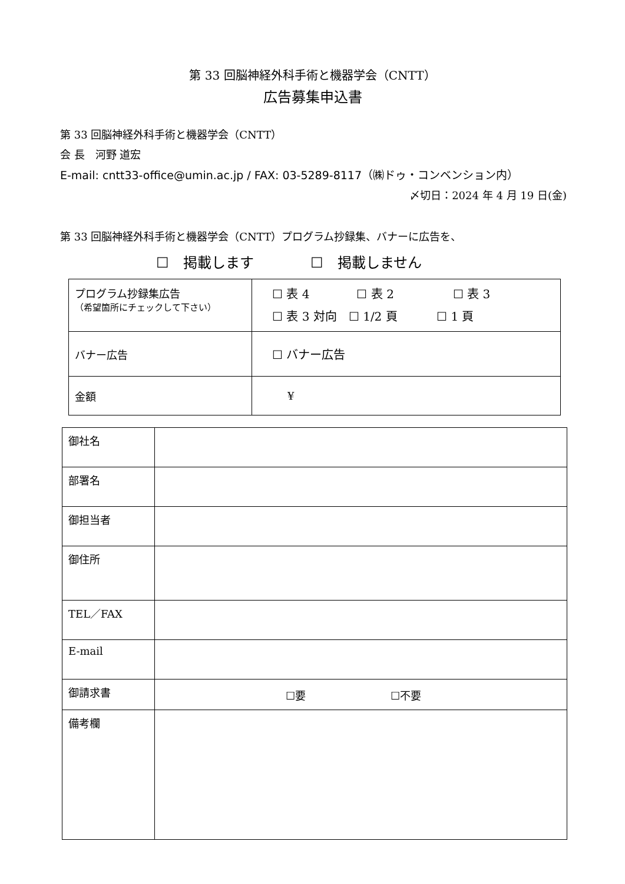第 33 回脳神経外科手術と機器学会（CNTT）
広告募集申込書
第 33 回脳神経外科手術と機器学会（CNTT）
会 長　河野 道宏
E-mail: cntt33-office@umin.ac.jp / FAX: 03-5289-8117（㈱ドゥ・コンベンション内）
〆切日：2024 年 4 月 19 日(金)
第 33 回脳神経外科手術と機器学会（CNTT）プログラム抄録集、バナーに広告を、
☐　掲載します　　　　☐　掲載しません
| プログラム抄録集広告 （希望箇所にチェックして下さい） | ☐ 表 4 ☐ 表 2 ☐ 表 3 ☐ 表 3 対向 ☐ 1/2 頁 ☐ 1 頁 |
| バナー広告 | ☐ バナー広告 |
| 金額 | ¥ |
| 御社名 | |
| 部署名 | |
| 御担当者 | |
| 御住所 | |
| TEL／FAX | |
| E-mail | |
| 御請求書 | ☐要 ☐不要 |
| 備考欄 | |